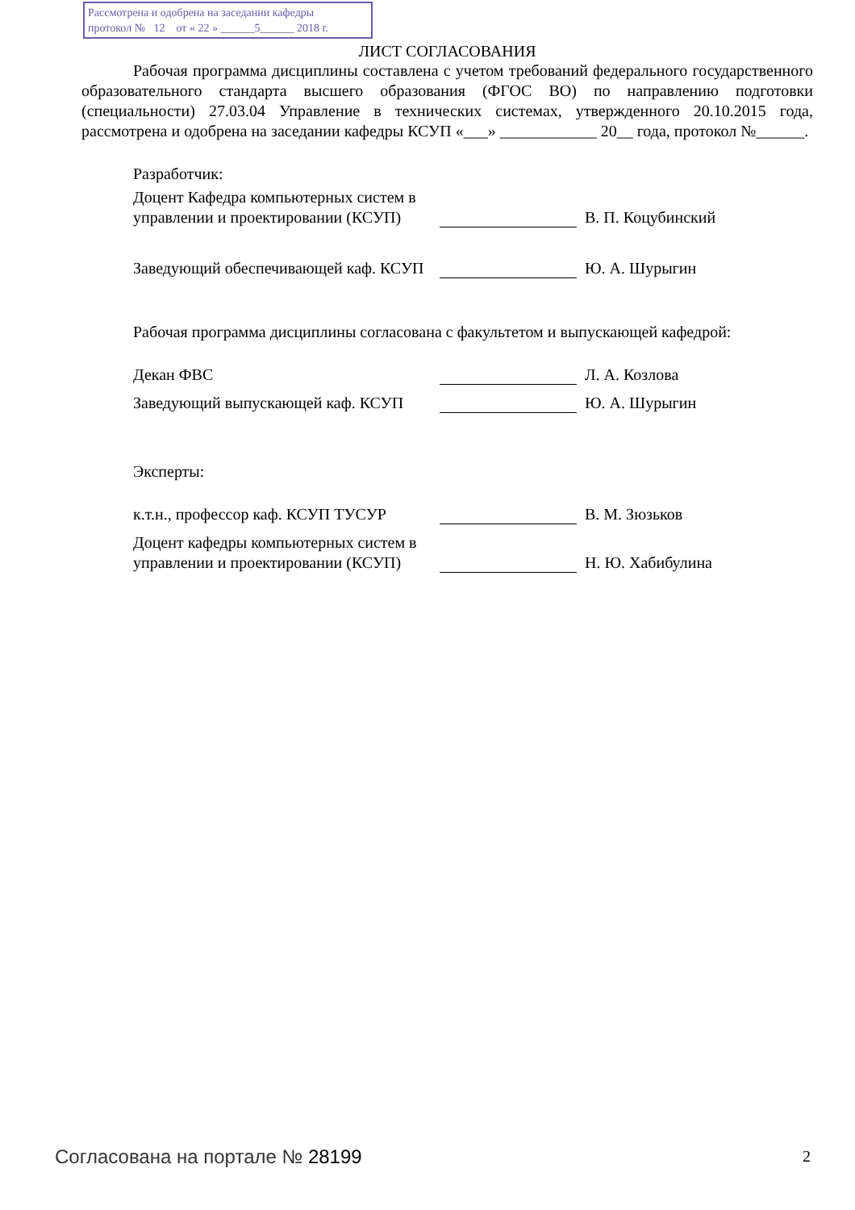Рассмотрена и одобрена на заседании кафедры
протокол № 12 от « 22 » ______5______ 2018 г.
ЛИСТ СОГЛАСОВАНИЯ
Рабочая программа дисциплины составлена с учетом требований федерального государственного образовательного стандарта высшего образования (ФГОС ВО) по направлению подготовки (специальности) 27.03.04 Управление в технических системах, утвержденного 20.10.2015 года, рассмотрена и одобрена на заседании кафедры КСУП «___» ____________ 20__ года, протокол №______.
Разработчик:
Доцент Кафедра компьютерных систем в управлении и проектировании (КСУП)
В. П. Коцубинский
Заведующий обеспечивающей каф. КСУП
Ю. А. Шурыгин
Рабочая программа дисциплины согласована с факультетом и выпускающей кафедрой:
Декан ФВС
Л. А. Козлова
Заведующий выпускающей каф. КСУП
Ю. А. Шурыгин
Эксперты:
к.т.н., профессор каф. КСУП ТУСУР
В. М. Зюзьков
Доцент кафедры компьютерных систем в управлении и проектировании (КСУП)
Н. Ю. Хабибулина
Согласована на портале № 28199 2